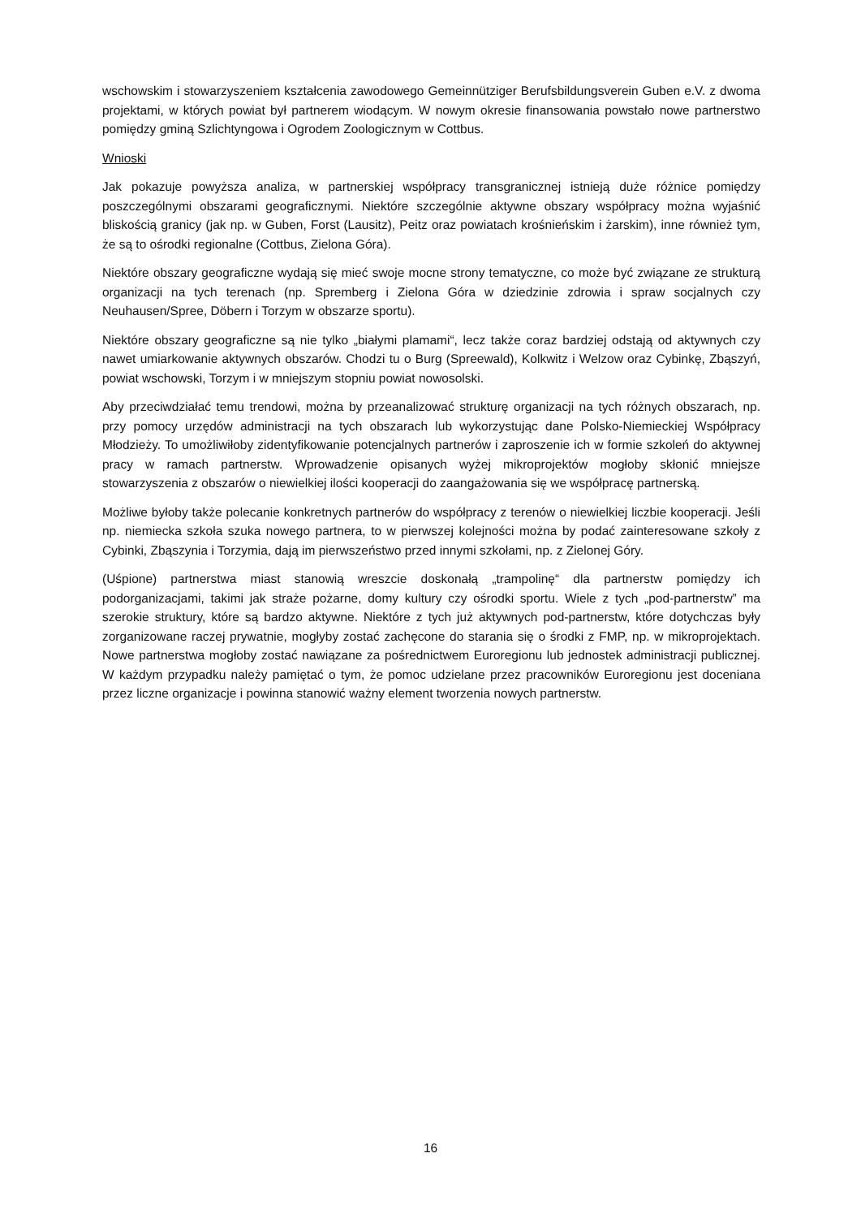wschowskim i stowarzyszeniem kształcenia zawodowego Gemeinnütziger Berufsbildungsverein Guben e.V. z dwoma projektami, w których powiat był partnerem wiodącym. W nowym okresie finansowania powstało nowe partnerstwo pomiędzy gminą Szlichtyngowa i Ogrodem Zoologicznym w Cottbus.
Wnioski
Jak pokazuje powyższa analiza, w partnerskiej współpracy transgranicznej istnieją duże różnice pomiędzy poszczególnymi obszarami geograficznymi. Niektóre szczególnie aktywne obszary współpracy można wyjaśnić bliskością granicy (jak np. w Guben, Forst (Lausitz), Peitz oraz powiatach krośnieńskim i żarskim), inne również tym, że są to ośrodki regionalne (Cottbus, Zielona Góra).
Niektóre obszary geograficzne wydają się mieć swoje mocne strony tematyczne, co może być związane ze strukturą organizacji na tych terenach (np. Spremberg i Zielona Góra w dziedzinie zdrowia i spraw socjalnych czy Neuhausen/Spree, Döbern i Torzym w obszarze sportu).
Niektóre obszary geograficzne są nie tylko „białymi plamami“, lecz także coraz bardziej odstają od aktywnych czy nawet umiarkowanie aktywnych obszarów. Chodzi tu o Burg (Spreewald), Kolkwitz i Welzow oraz Cybinkę, Zbąszyń, powiat wschowski, Torzym i w mniejszym stopniu powiat nowosolski.
Aby przeciwdziałać temu trendowi, można by przeanalizować strukturę organizacji na tych różnych obszarach, np. przy pomocy urzędów administracji na tych obszarach lub wykorzystując dane Polsko-Niemieckiej Współpracy Młodzieży. To umożliwiłoby zidentyfikowanie potencjalnych partnerów i zaproszenie ich w formie szkoleń do aktywnej pracy w ramach partnerstw. Wprowadzenie opisanych wyżej mikroprojektów mogłoby skłonić mniejsze stowarzyszenia z obszarów o niewielkiej ilości kooperacji do zaangażowania się we współpracę partnerską.
Możliwe byłoby także polecanie konkretnych partnerów do współpracy z terenów o niewielkiej liczbie kooperacji. Jeśli np. niemiecka szkoła szuka nowego partnera, to w pierwszej kolejności można by podać zainteresowane szkoły z Cybinki, Zbąszynia i Torzymia, dają im pierwszeństwo przed innymi szkołami, np. z Zielonej Góry.
(Uśpione) partnerstwa miast stanowią wreszcie doskonałą „trampolinę“ dla partnerstw pomiędzy ich podorganizacjami, takimi jak straże pożarne, domy kultury czy ośrodki sportu. Wiele z tych „pod-partnerstw” ma szerokie struktury, które są bardzo aktywne. Niektóre z tych już aktywnych pod-partnerstw, które dotychczas były zorganizowane raczej prywatnie, mogłyby zostać zachęcone do starania się o środki z FMP, np. w mikroprojektach. Nowe partnerstwa mogłoby zostać nawiązane za pośrednictwem Euroregionu lub jednostek administracji publicznej. W każdym przypadku należy pamiętać o tym, że pomoc udzielane przez pracowników Euroregionu jest doceniana przez liczne organizacje i powinna stanowić ważny element tworzenia nowych partnerstw.
16